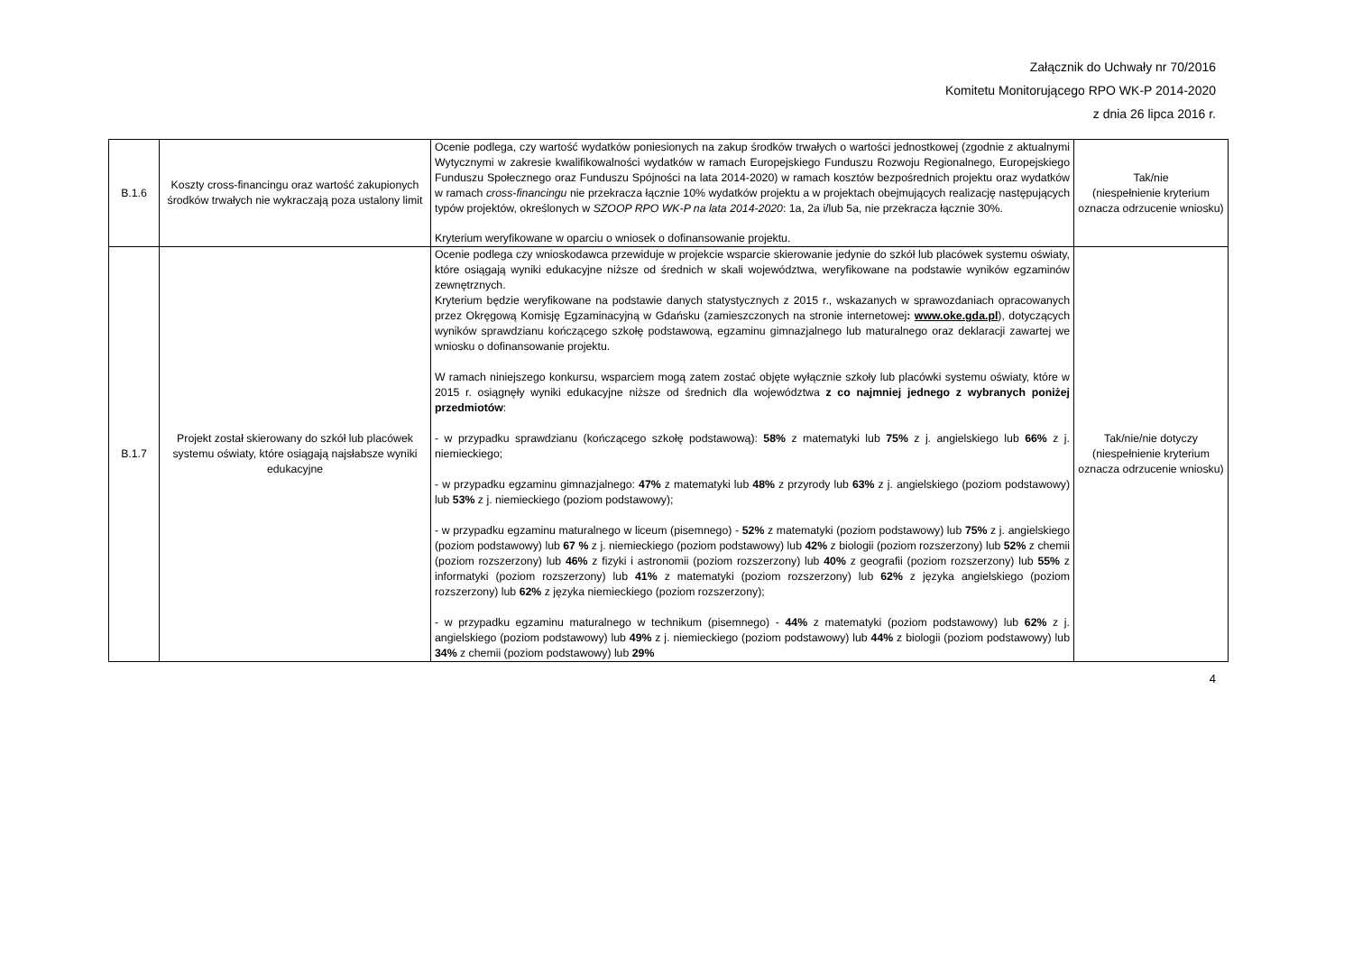Załącznik do Uchwały nr 70/2016
Komitetu Monitorującego RPO WK-P 2014-2020
z dnia 26 lipca 2016 r.
| B.1.6 | Koszty cross-financingu oraz wartość zakupionych środków trwałych nie wykraczają poza ustalony limit | Ocenie podlega, czy wartość wydatków poniesionych na zakup środków trwałych o wartości jednostkowej (zgodnie z aktualnymi Wytycznymi w zakresie kwalifikowalności wydatków w ramach Europejskiego Funduszu Rozwoju Regionalnego, Europejskiego Funduszu Społecznego oraz Funduszu Spójności na lata 2014-2020) w ramach kosztów bezpośrednich projektu oraz wydatków w ramach cross-financingu nie przekracza łącznie 10% wydatków projektu a w projektach obejmujących realizację następujących typów projektów, określonych w SZOOP RPO WK-P na lata 2014-2020 : 1a, 2a i/lub 5a, nie przekracza łącznie 30%. Kryterium weryfikowane w oparciu o wniosek o dofinansowanie projektu. | Tak/nie (niespełnienie kryterium oznacza odrzucenie wniosku) |
| B.1.7 | Projekt został skierowany do szkół lub placówek systemu oświaty, które osiągają najsłabsze wyniki edukacyjne | Ocenie podlega czy wnioskodawca przewiduje w projekcie wsparcie skierowanie jedynie do szkół lub placówek systemu oświaty, które osiągają wyniki edukacyjne niższe od średnich w skali województwa, weryfikowane na podstawie wyników egzaminów zewnętrznych. Kryterium będzie weryfikowane na podstawie danych statystycznych z 2015 r., wskazanych w sprawozdaniach opracowanych przez Okręgową Komisję Egzaminacyjną w Gdańsku (zamieszczonych na stronie internetowej : www.oke.gda.pl ), dotyczących wyników sprawdzianu kończącego szkołę podstawową, egzaminu gimnazjalnego lub maturalnego oraz deklaracji zawartej we wniosku o dofinansowanie projektu. W ramach niniejszego konkursu, wsparciem mogą zatem zostać objęte wyłącznie szkoły lub placówki systemu oświaty, które w 2015 r. osiągnęły wyniki edukacyjne niższe od średnich dla województwa z co najmniej jednego z wybranych poniżej przedmiotów : - w przypadku sprawdzianu (kończącego szkołę podstawową): 58% z matematyki lub 75% z j. angielskiego lub 66% z j. niemieckiego; - w przypadku egzaminu gimnazjalnego: 47% z matematyki lub 48% z przyrody lub 63% z j. angielskiego (poziom podstawowy) lub 53% z j. niemieckiego (poziom podstawowy); - w przypadku egzaminu maturalnego w liceum (pisemnego) - 52% z matematyki (poziom podstawowy) lub 75% z j. angielskiego (poziom podstawowy) lub 67 % z j. niemieckiego (poziom podstawowy) lub 42% z biologii (poziom rozszerzony) lub 52% z chemii (poziom rozszerzony) lub 46% z fizyki i astronomii (poziom rozszerzony) lub 40% z geografii (poziom rozszerzony) lub 55% z informatyki (poziom rozszerzony) lub 41% z matematyki (poziom rozszerzony) lub 62% z języka angielskiego (poziom rozszerzony) lub 62% z języka niemieckiego (poziom rozszerzony); - w przypadku egzaminu maturalnego w technikum (pisemnego) - 44% z matematyki (poziom podstawowy) lub 62% z j. angielskiego (poziom podstawowy) lub 49% z j. niemieckiego (poziom podstawowy) lub 44% z biologii (poziom podstawowy) lub 34% z chemii (poziom podstawowy) lub 29% | Tak/nie/nie dotyczy (niespełnienie kryterium oznacza odrzucenie wniosku) |
4